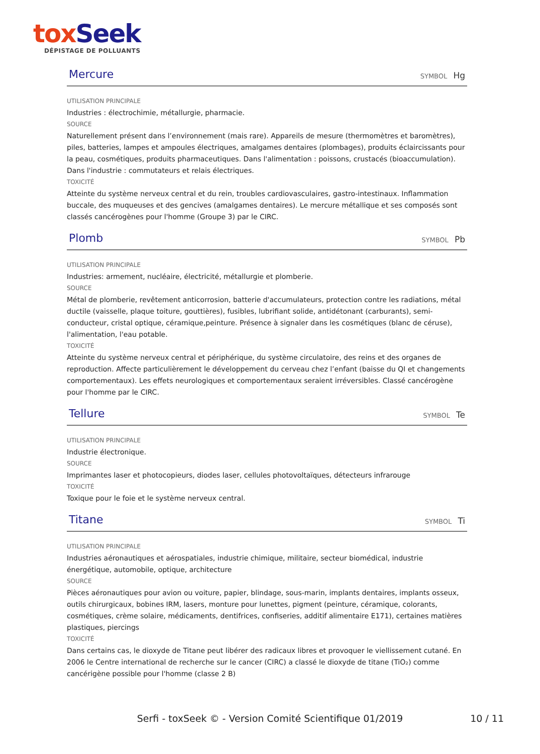tox Seek
DÉPISTAGE DE POLLUANTS
Mercure
SYMBOL Hg
UTILISATION PRINCIPALE
Industries : électrochimie, métallurgie, pharmacie.
SOURCE
Naturellement présent dans l’environnement (mais rare). Appareils de mesure (thermomètres et baromètres), piles, batteries, lampes et ampoules électriques, amalgames dentaires (plombages), produits éclaircissants pour la peau, cosmétiques, produits pharmaceutiques. Dans l'alimentation : poissons, crustacés (bioaccumulation). Dans l'industrie : commutateurs et relais électriques.
TOXICITÉ
Atteinte du système nerveux central et du rein, troubles cardiovasculaires, gastro-intestinaux. Inflammation buccale, des muqueuses et des gencives (amalgames dentaires). Le mercure métallique et ses composés sont classés cancérogènes pour l'homme (Groupe 3) par le CIRC.
Plomb
SYMBOL Pb
UTILISATION PRINCIPALE
Industries: armement, nucléaire, électricité, métallurgie et plomberie.
SOURCE
Métal de plomberie, revêtement anticorrosion, batterie d'accumulateurs, protection contre les radiations, métal ductile (vaisselle, plaque toiture, gouttières), fusibles, lubrifiant solide, antidétonant (carburants), semi-conducteur, cristal optique, céramique,peinture. Présence à signaler dans les cosmétiques (blanc de céruse), l'alimentation, l'eau potable.
TOXICITÉ
Atteinte du système nerveux central et périphérique, du système circulatoire, des reins et des organes de reproduction. Affecte particulièrement le développement du cerveau chez l’enfant (baisse du QI et changements comportementaux). Les effets neurologiques et comportementaux seraient irréversibles. Classé cancérogène pour l'homme par le CIRC.
Tellure
SYMBOL Te
UTILISATION PRINCIPALE
Industrie électronique.
SOURCE
Imprimantes laser et photocopieurs, diodes laser, cellules photovoltaïques, détecteurs infrarouge
TOXICITÉ
Toxique pour le foie et le système nerveux central.
Titane
SYMBOL Ti
UTILISATION PRINCIPALE
Industries aéronautiques et aérospatiales, industrie chimique, militaire, secteur biomédical, industrie énergétique, automobile, optique, architecture
SOURCE
Pièces aéronautiques pour avion ou voiture, papier, blindage, sous-marin, implants dentaires, implants osseux, outils chirurgicaux, bobines IRM, lasers, monture pour lunettes, pigment (peinture, céramique, colorants, cosmétiques, crème solaire, médicaments, dentifrices, confiseries, additif alimentaire E171), certaines matières plastiques, piercings
TOXICITÉ
Dans certains cas, le dioxyde de Titane peut libérer des radicaux libres et provoquer le viellissement cutané. En 2006 le Centre international de recherche sur le cancer (CIRC) a classé le dioxyde de titane (TiO₂) comme cancérigène possible pour l'homme (classe 2 B)
Serfi - toxSeek © - Version Comité Scientifique 01/2019
10 / 11